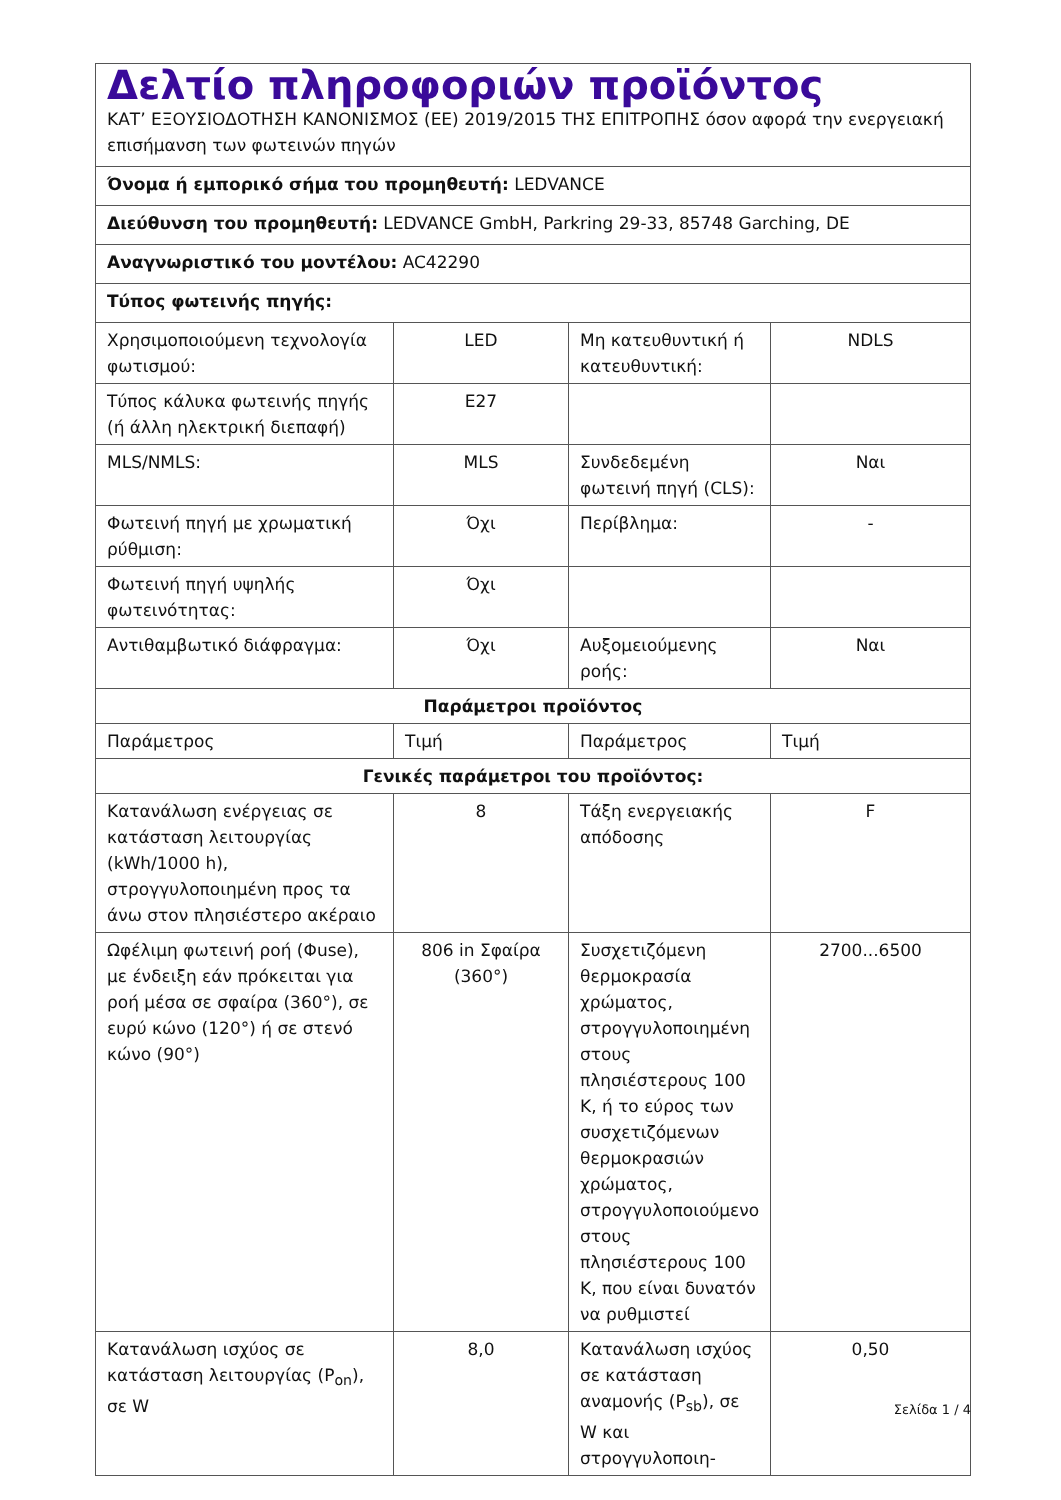| Δελτίο πληροφοριών προϊόντος ΚΑΤ’ ΕΞΟΥΣΙΟΔΟΤΗΣΗ ΚΑΝΟΝΙΣΜΟΣ (ΕΕ) 2019/2015 ΤΗΣ ΕΠΙΤΡΟΠΗΣ όσον αφορά την ενεργειακή επισήμανση των φωτεινών πηγών | | | |
| Όνομα ή εμπορικό σήμα του προμηθευτή: LEDVANCE | | | |
| Διεύθυνση του προμηθευτή: LEDVANCE GmbH, Parkring 29-33, 85748 Garching, DE | | | |
| Αναγνωριστικό του μοντέλου: AC42290 | | | |
| Τύπος φωτεινής πηγής: | | | |
| Χρησιμοποιούμενη τεχνολογία φωτισμού: | LED | Μη κατευθυντική ή κατευθυντική: | NDLS |
| Τύπος κάλυκα φωτεινής πηγής (ή άλλη ηλεκτρική διεπαφή) | E27 | | |
| MLS/NMLS: | MLS | Συνδεδεμένη φωτεινή πηγή (CLS): | Ναι |
| Φωτεινή πηγή με χρωματική ρύθμιση: | Όχι | Περίβλημα: | - |
| Φωτεινή πηγή υψηλής φωτεινότητας: | Όχι | | |
| Αντιθαμβωτικό διάφραγμα: | Όχι | Αυξομειούμενης ροής: | Ναι |
| Παράμετροι προϊόντος | | | |
| Παράμετρος | Τιμή | Παράμετρος | Τιμή |
| Γενικές παράμετροι του προϊόντος: | | | |
| Κατανάλωση ενέργειας σε κατάσταση λειτουργίας (kWh/1000 h), στρογγυλοποιημένη προς τα άνω στον πλησιέστερο ακέραιο | 8 | Τάξη ενεργειακής απόδοσης | F |
| Ωφέλιμη φωτεινή ροή (Φuse), με ένδειξη εάν πρόκειται για ροή μέσα σε σφαίρα (360°), σε ευρύ κώνο (120°) ή σε στενό κώνο (90°) | 806 in Σφαίρα (360°) | Συσχετιζόμενη θερμοκρασία χρώματος, στρογγυλοποιημένη στους πλησιέστερους 100 K, ή το εύρος των συσχετιζόμενων θερμοκρασιών χρώματος, στρογγυλοποιούμενο στους πλησιέστερους 100 K, που είναι δυνατόν να ρυθμιστεί | 2700...6500 |
| Κατανάλωση ισχύος σε κατάσταση λειτουργίας (P<sub>on</sub>), σε W | 8,0 | Κατανάλωση ισχύος σε κατάσταση αναμονής (P<sub>sb</sub>), σε W και στρογγυλοποιη- | 0,50 |
Σελίδα 1 / 4